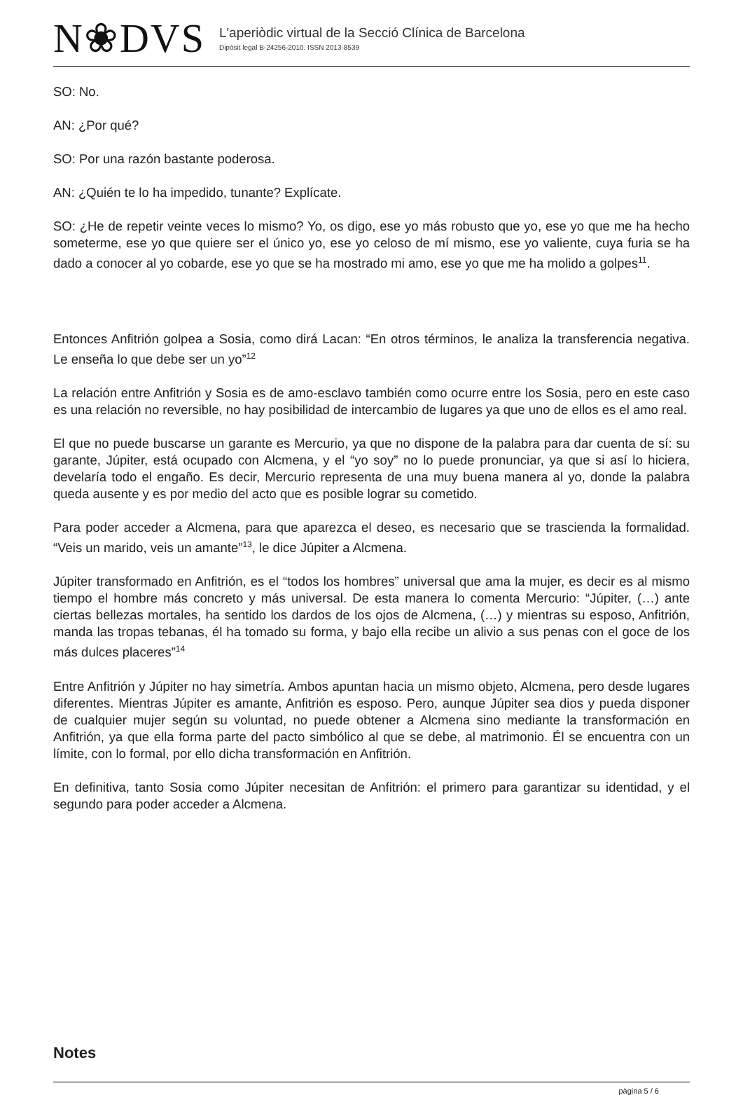N❀DVS
L'aperiòdic virtual de la Secció Clínica de Barcelona
Dipòsit legal B-24256-2010. ISSN 2013-8539
SO: No.
AN: ¿Por qué?
SO: Por una razón bastante poderosa.
AN: ¿Quién te lo ha impedido, tunante? Explícate.
SO: ¿He de repetir veinte veces lo mismo? Yo, os digo, ese yo más robusto que yo, ese yo que me ha hecho someterme, ese yo que quiere ser el único yo, ese yo celoso de mí mismo, ese yo valiente, cuya furia se ha dado a conocer al yo cobarde, ese yo que se ha mostrado mi amo, ese yo que me ha molido a golpes<sup>11</sup>.
Entonces Anfitrión golpea a Sosia, como dirá Lacan: “En otros términos, le analiza la transferencia negativa. Le enseña lo que debe ser un yo”<sup>12</sup>
La relación entre Anfitrión y Sosia es de amo-esclavo también como ocurre entre los Sosia, pero en este caso es una relación no reversible, no hay posibilidad de intercambio de lugares ya que uno de ellos es el amo real.
El que no puede buscarse un garante es Mercurio, ya que no dispone de la palabra para dar cuenta de sí: su garante, Júpiter, está ocupado con Alcmena, y el “yo soy” no lo puede pronunciar, ya que si así lo hiciera, develaría todo el engaño. Es decir, Mercurio representa de una muy buena manera al yo, donde la palabra queda ausente y es por medio del acto que es posible lograr su cometido.
Para poder acceder a Alcmena, para que aparezca el deseo, es necesario que se trascienda la formalidad. “Veis un marido, veis un amante”<sup>13</sup>, le dice Júpiter a Alcmena.
Júpiter transformado en Anfitrión, es el “todos los hombres” universal que ama la mujer, es decir es al mismo tiempo el hombre más concreto y más universal. De esta manera lo comenta Mercurio: “Júpiter, (…) ante ciertas bellezas mortales, ha sentido los dardos de los ojos de Alcmena, (…) y mientras su esposo, Anfitrión, manda las tropas tebanas, él ha tomado su forma, y bajo ella recibe un alivio a sus penas con el goce de los más dulces placeres”<sup>14</sup>
Entre Anfitrión y Júpiter no hay simetría. Ambos apuntan hacia un mismo objeto, Alcmena, pero desde lugares diferentes. Mientras Júpiter es amante, Anfitrión es esposo. Pero, aunque Júpiter sea dios y pueda disponer de cualquier mujer según su voluntad, no puede obtener a Alcmena sino mediante la transformación en Anfitrión, ya que ella forma parte del pacto simbólico al que se debe, al matrimonio. Él se encuentra con un límite, con lo formal, por ello dicha transformación en Anfitrión.
En definitiva, tanto Sosia como Júpiter necesitan de Anfitrión: el primero para garantizar su identidad, y el segundo para poder acceder a Alcmena.
Notes
pàgina 5 / 6